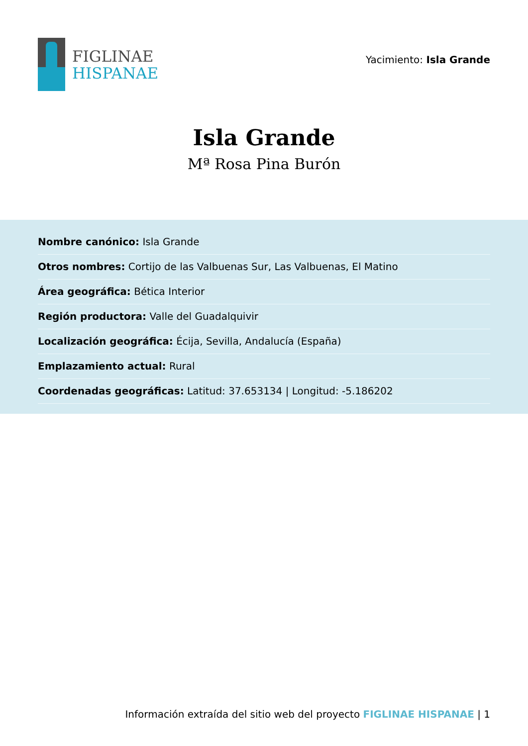FIGLINAE
HISPANAE
Yacimiento: Isla Grande
Isla Grande
Mª Rosa Pina Burón
Nombre canónico: Isla Grande
Otros nombres: Cortijo de las Valbuenas Sur, Las Valbuenas, El Matino
Área geográfica: Bética Interior
Región productora: Valle del Guadalquivir
Localización geográfica: Écija, Sevilla, Andalucía (España)
Emplazamiento actual: Rural
Coordenadas geográficas: Latitud: 37.653134 | Longitud: -5.186202
Información extraída del sitio web del proyecto FIGLINAE HISPANAE | 1